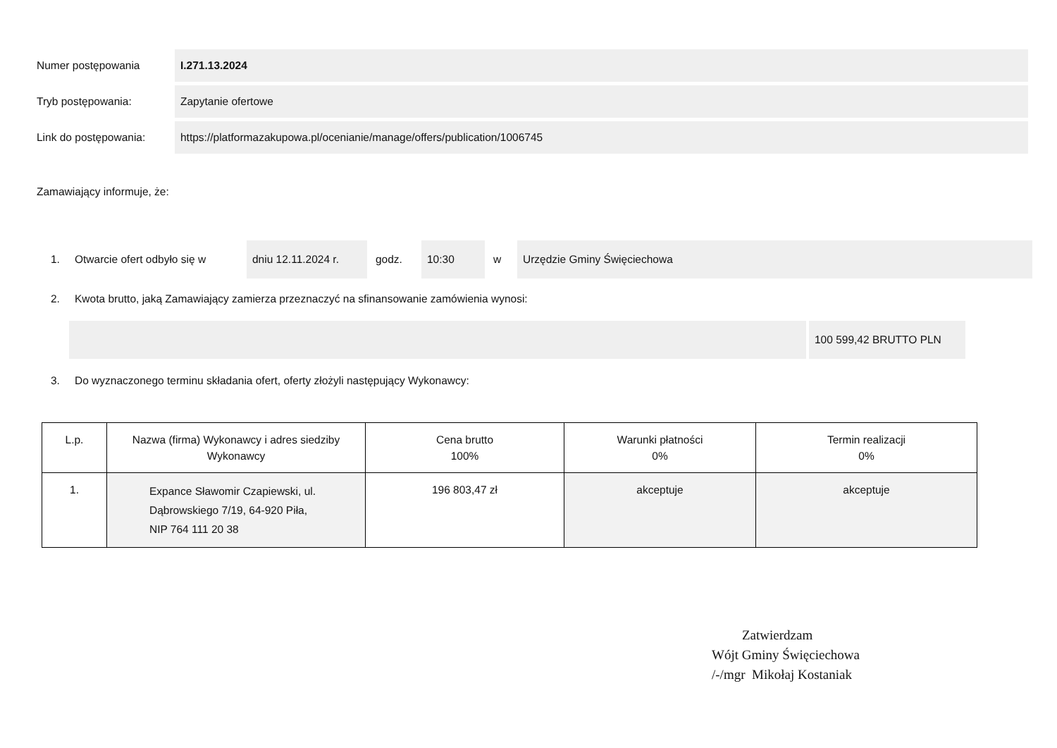Numer postępowania I.271.13.2024
Tryb postępowania: Zapytanie ofertowe
Link do postępowania: https://platformazakupowa.pl/ocenianie/manage/offers/publication/1006745
Zamawiający informuje, że:
1. Otwarcie ofert odbyło się w dniu 12.11.2024 r. godz. 10:30 w Urzędzie Gminy Święciechowa
2. Kwota brutto, jaką Zamawiający zamierza przeznaczyć na sfinansowanie zamówienia wynosi:
100 599,42 BRUTTO PLN
3. Do wyznaczonego terminu składania ofert, oferty złożyli następujący Wykonawcy:
| L.p. | Nazwa (firma) Wykonawcy i adres siedziby Wykonawcy | Cena brutto 100% | Warunki płatności 0% | Termin realizacji 0% |
| --- | --- | --- | --- | --- |
| 1. | Expance Sławomir Czapiewski, ul. Dąbrowskiego 7/19, 64-920 Piła, NIP 764 111 20 38 | 196 803,47 zł | akceptuje | akceptuje |
Zatwierdzam
Wójt Gminy Święciechowa
/-/mgr Mikołaj Kostaniak